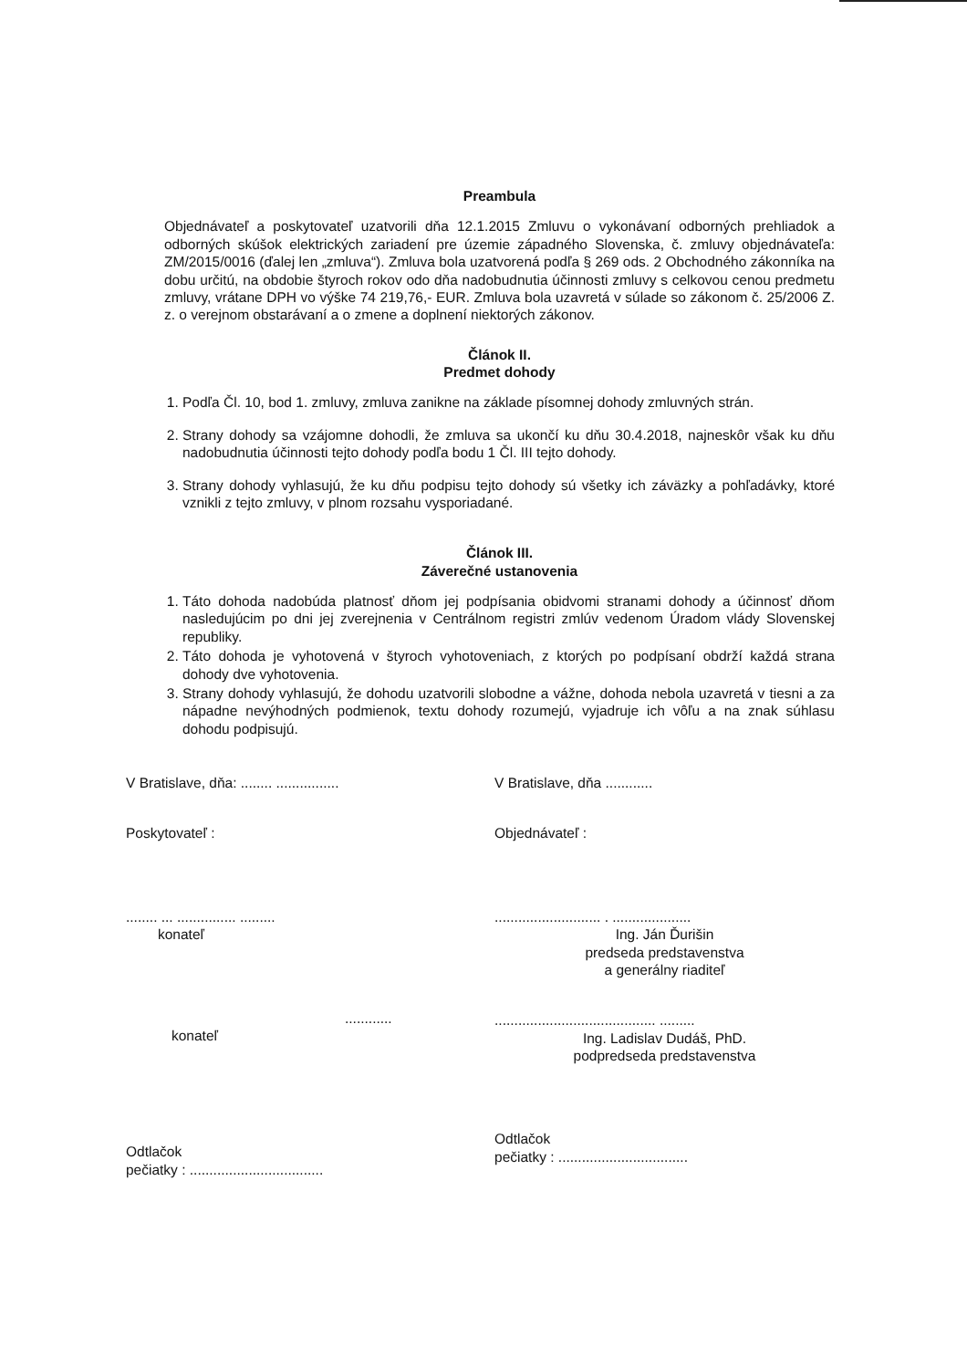Preambula
Objednávateľ a poskytovateľ uzatvorili dňa 12.1.2015 Zmluvu o vykonávaní odborných prehliadok a odborných skúšok elektrických zariadení pre územie západného Slovenska, č. zmluvy objednávateľa: ZM/2015/0016 (ďalej len „zmluva“). Zmluva bola uzatvorená podľa § 269 ods. 2 Obchodného zákonníka na dobu určitú, na obdobie štyroch rokov odo dňa nadobudnutia účinnosti zmluvy s celkovou cenou predmetu zmluvy, vrátane DPH vo výške 74 219,76,- EUR. Zmluva bola uzavretá v súlade so zákonom č. 25/2006 Z. z. o verejnom obstarávaní a o zmene a doplnení niektorých zákonov.
Článok II.
Predmet dohody
1. Podľa Čl. 10, bod 1. zmluvy, zmluva zanikne na základe písomnej dohody zmluvných strán.
2. Strany dohody sa vzájomne dohodli, že zmluva sa ukončí ku dňu 30.4.2018, najneskôr však ku dňu nadobudnutia účinnosti tejto dohody podľa bodu 1 Čl. III tejto dohody.
3. Strany dohody vyhlasujú, že ku dňu podpisu tejto dohody sú všetky ich záväzky a pohľadávky, ktoré vznikli z tejto zmluvy, v plnom rozsahu vysporiadané.
Článok III.
Záverečné ustanovenia
1. Táto dohoda nadobúda platnosť dňom jej podpísania obidvomi stranami dohody a účinnosť dňom nasledujúcim po dni jej zverejnenia v Centrálnom registri zmlúv vedenom Úradom vlády Slovenskej republiky.
2. Táto dohoda je vyhotovená v štyroch vyhotoveniach, z ktorých po podpísaní obdrží každá strana dohody dve vyhotovenia.
3. Strany dohody vyhlasujú, že dohodu uzatvorili slobodne a vážne, dohoda nebola uzavretá v tiesni a za nápadne nevýhodných podmienok, textu dohody rozumejú, vyjadruje ich vôľu a na znak súhlasu dohodu podpisujú.
V Bratislave, dňa: ........ ................
Poskytovateľ :
........ ... ............... .........
konateľ
............
konateľ
Odtlačok
pečiatky : ..................................
V Bratislave, dňa ............
Objednávateľ :
........................... . ....................
Ing. Ján Ďurišin
predseda predstavenstva
a generálny riaditeľ
......................................... .........
Ing. Ladislav Dudáš, PhD.
podpredseda predstavenstva
Odtlačok
pečiatky : .................................